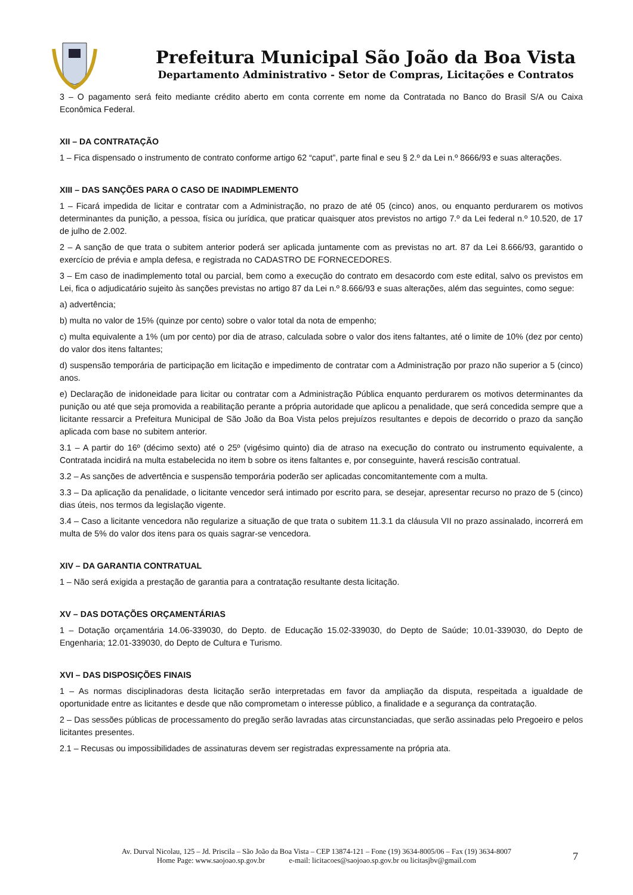Prefeitura Municipal São João da Boa Vista
Departamento Administrativo - Setor de Compras, Licitações e Contratos
3 – O pagamento será feito mediante crédito aberto em conta corrente em nome da Contratada no Banco do Brasil S/A ou Caixa Econômica Federal.
XII – DA CONTRATAÇÃO
1 – Fica dispensado o instrumento de contrato conforme artigo 62 “caput”, parte final e seu § 2.º da Lei n.º 8666/93 e suas alterações.
XIII – DAS SANÇÕES PARA O CASO DE INADIMPLEMENTO
1 – Ficará impedida de licitar e contratar com a Administração, no prazo de até 05 (cinco) anos, ou enquanto perdurarem os motivos determinantes da punição, a pessoa, física ou jurídica, que praticar quaisquer atos previstos no artigo 7.º da Lei federal n.º 10.520, de 17 de julho de 2.002.
2 – A sanção de que trata o subitem anterior poderá ser aplicada juntamente com as previstas no art. 87 da Lei 8.666/93, garantido o exercício de prévia e ampla defesa, e registrada no CADASTRO DE FORNECEDORES.
3 – Em caso de inadimplemento total ou parcial, bem como a execução do contrato em desacordo com este edital, salvo os previstos em Lei, fica o adjudicatário sujeito às sanções previstas no artigo 87 da Lei n.º 8.666/93 e suas alterações, além das seguintes, como segue:
a) advertência;
b) multa no valor de 15% (quinze por cento) sobre o valor total da nota de empenho;
c) multa equivalente a 1% (um por cento) por dia de atraso, calculada sobre o valor dos itens faltantes, até o limite de 10% (dez por cento) do valor dos itens faltantes;
d) suspensão temporária de participação em licitação e impedimento de contratar com a Administração por prazo não superior a 5 (cinco) anos.
e) Declaração de inidoneidade para licitar ou contratar com a Administração Pública enquanto perdurarem os motivos determinantes da punição ou até que seja promovida a reabilitação perante a própria autoridade que aplicou a penalidade, que será concedida sempre que a licitante ressarcir a Prefeitura Municipal de São João da Boa Vista pelos prejuízos resultantes e depois de decorrido o prazo da sanção aplicada com base no subitem anterior.
3.1 – A partir do 16º (décimo sexto) até o 25º (vigésimo quinto) dia de atraso na execução do contrato ou instrumento equivalente, a Contratada incidirá na multa estabelecida no item b sobre os itens faltantes e, por conseguinte, haverá rescisão contratual.
3.2 – As sanções de advertência e suspensão temporária poderão ser aplicadas concomitantemente com a multa.
3.3 – Da aplicação da penalidade, o licitante vencedor será intimado por escrito para, se desejar, apresentar recurso no prazo de 5 (cinco) dias úteis, nos termos da legislação vigente.
3.4 – Caso a licitante vencedora não regularize a situação de que trata o subitem 11.3.1 da cláusula VII no prazo assinalado, incorrerá em multa de 5% do valor dos itens para os quais sagrar-se vencedora.
XIV – DA GARANTIA CONTRATUAL
1 – Não será exigida a prestação de garantia para a contratação resultante desta licitação.
XV – DAS DOTAÇÕES ORÇAMENTÁRIAS
1 – Dotação orçamentária 14.06-339030, do Depto. de Educação 15.02-339030, do Depto de Saúde; 10.01-339030, do Depto de Engenharia; 12.01-339030, do Depto de Cultura e Turismo.
XVI – DAS DISPOSIÇÕES FINAIS
1 – As normas disciplinadoras desta licitação serão interpretadas em favor da ampliação da disputa, respeitada a igualdade de oportunidade entre as licitantes e desde que não comprometam o interesse público, a finalidade e a segurança da contratação.
2 – Das sessões públicas de processamento do pregão serão lavradas atas circunstanciadas, que serão assinadas pelo Pregoeiro e pelos licitantes presentes.
2.1 – Recusas ou impossibilidades de assinaturas devem ser registradas expressamente na própria ata.
Av. Durval Nicolau, 125 – Jd. Priscila – São João da Boa Vista – CEP 13874-121 – Fone (19) 3634-8005/06 – Fax (19) 3634-8007
Home Page: www.saojoao.sp.gov.br e-mail: licitacoes@saojoao.sp.gov.br ou licitasjbv@gmail.com
7